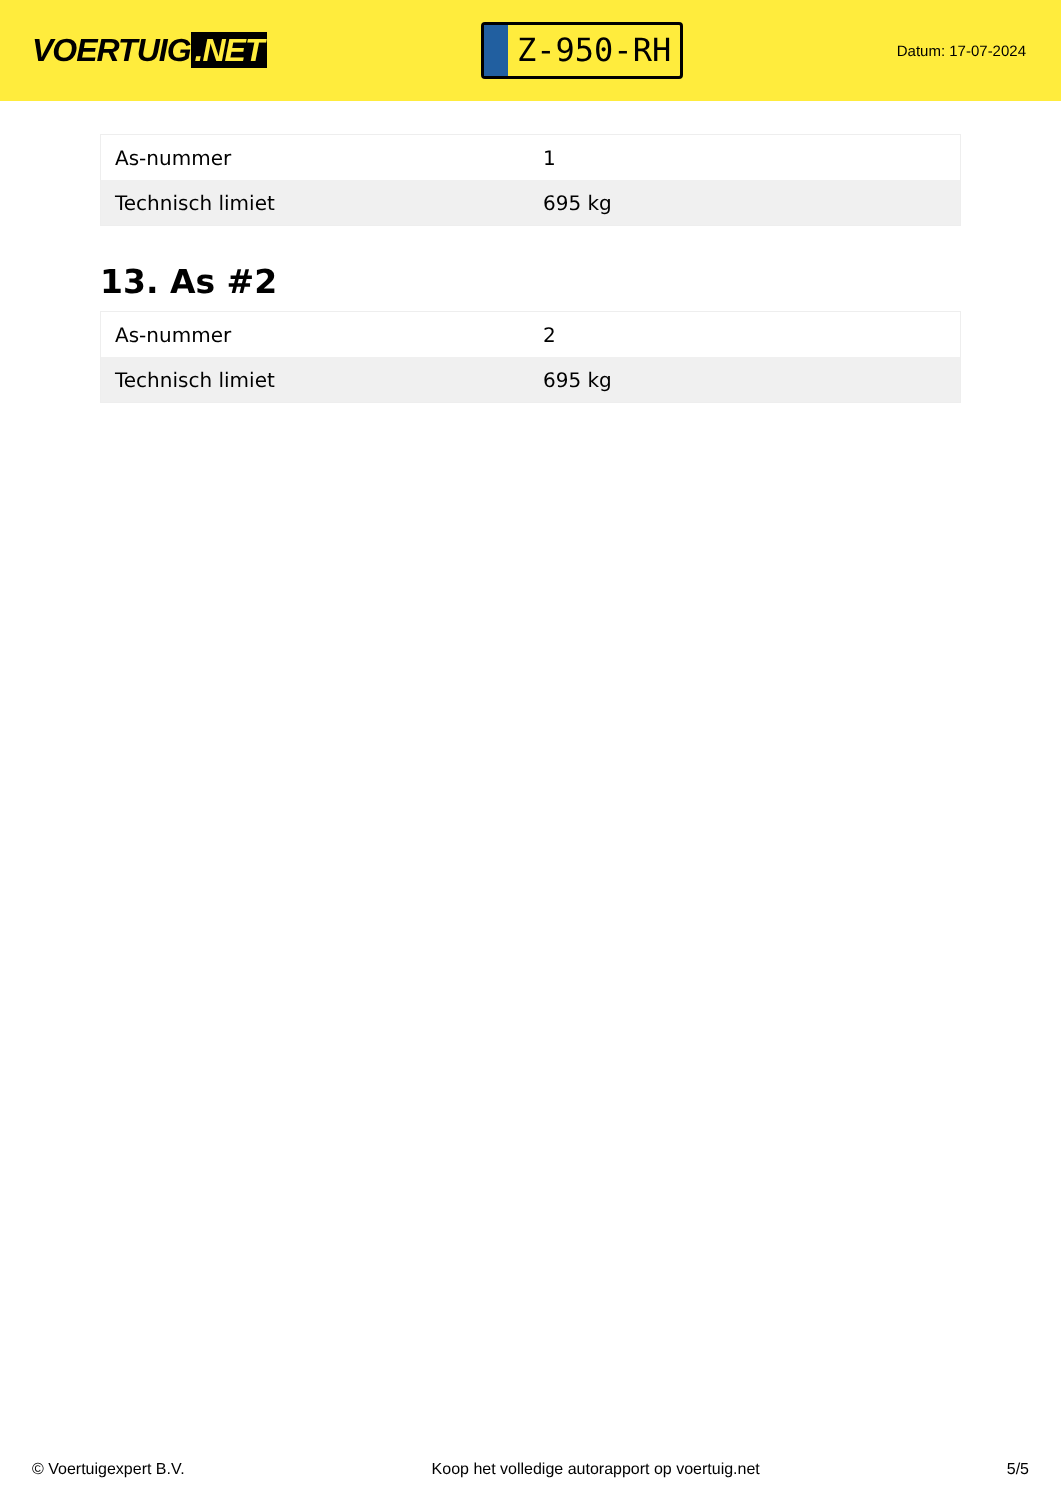VOERTUIG.NET
Z-950-RH
Datum: 17-07-2024
| As-nummer | 1 |
| Technisch limiet | 695 kg |
13. As #2
| As-nummer | 2 |
| Technisch limiet | 695 kg |
© Voertuigexpert B.V. Koop het volledige autorapport op voertuig.net 5/5